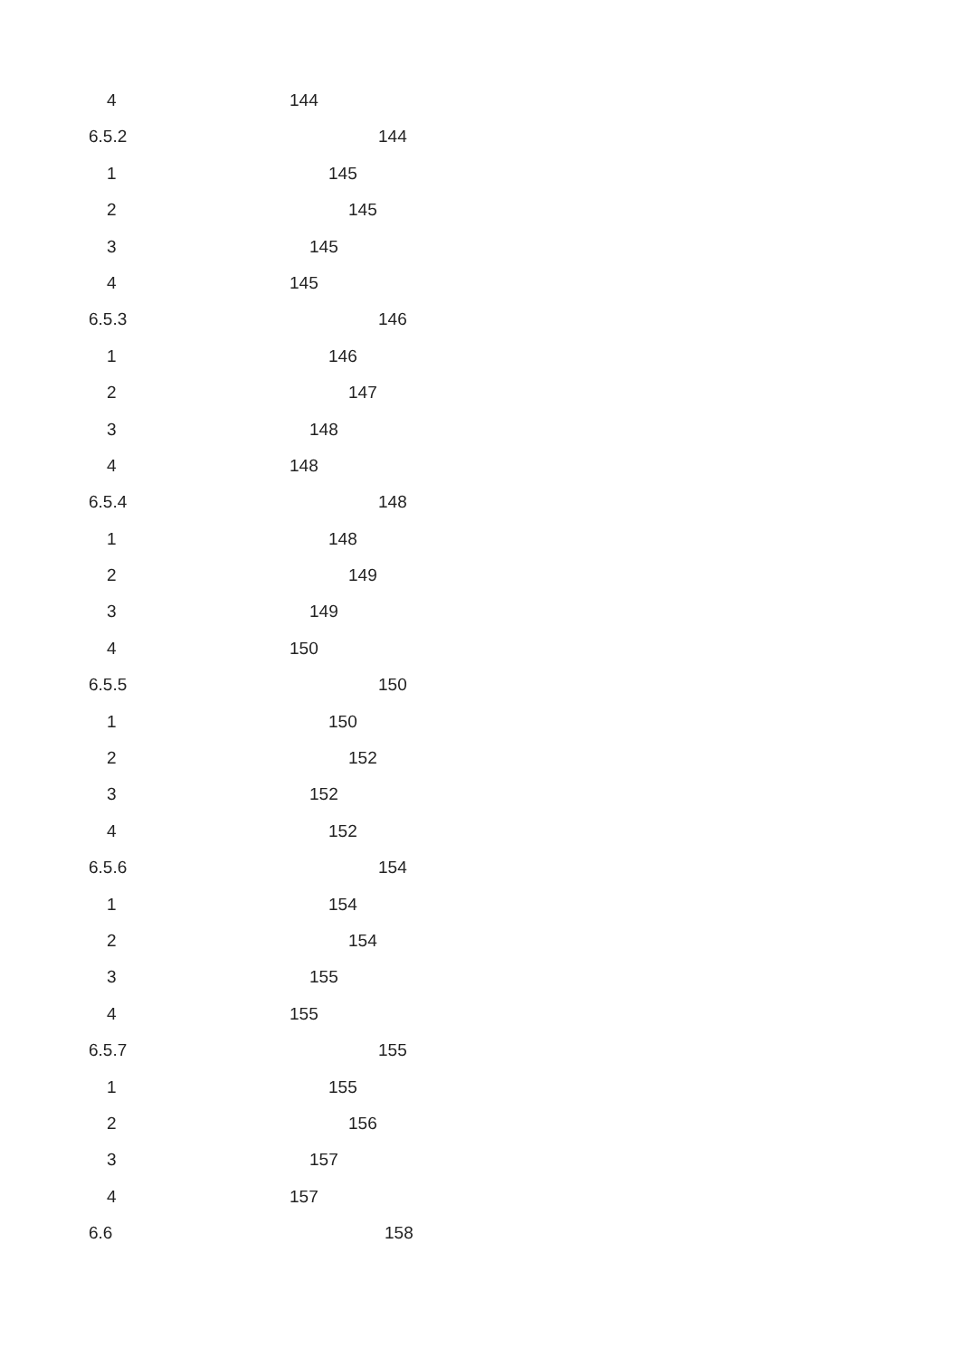4 144
6.5.2 144
1 145
2 145
3 145
4 145
6.5.3 146
1 146
2 147
3 148
4 148
6.5.4 148
1 148
2 149
3 149
4 150
6.5.5 150
1 150
2 152
3 152
4 152
6.5.6 154
1 154
2 154
3 155
4 155
6.5.7 155
1 155
2 156
3 157
4 157
6.6 158